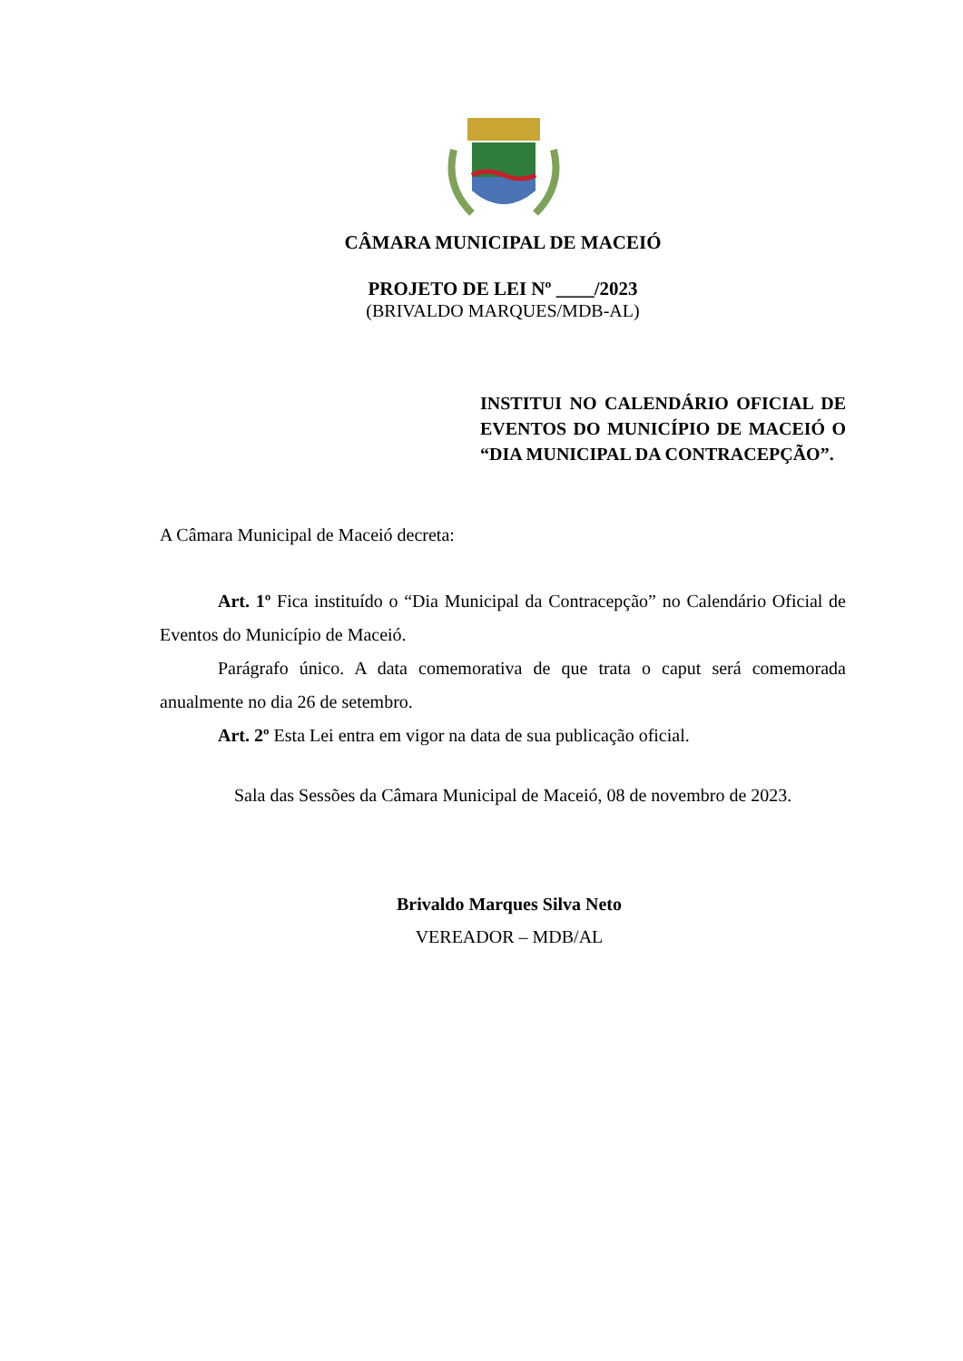CÂMARA MUNICIPAL DE MACEIÓ
PROJETO DE LEI Nº ____/2023
(BRIVALDO MARQUES/MDB-AL)
INSTITUI NO CALENDÁRIO OFICIAL DE EVENTOS DO MUNICÍPIO DE MACEIÓ O “DIA MUNICIPAL DA CONTRACEPÇÃO”.
A Câmara Municipal de Maceió decreta:
Art. 1º Fica instituído o “Dia Municipal da Contracepção” no Calendário Oficial de Eventos do Município de Maceió.
Parágrafo único. A data comemorativa de que trata o caput será comemorada anualmente no dia 26 de setembro.
Art. 2º Esta Lei entra em vigor na data de sua publicação oficial.
Sala das Sessões da Câmara Municipal de Maceió, 08 de novembro de 2023.
Brivaldo Marques Silva Neto
VEREADOR – MDB/AL